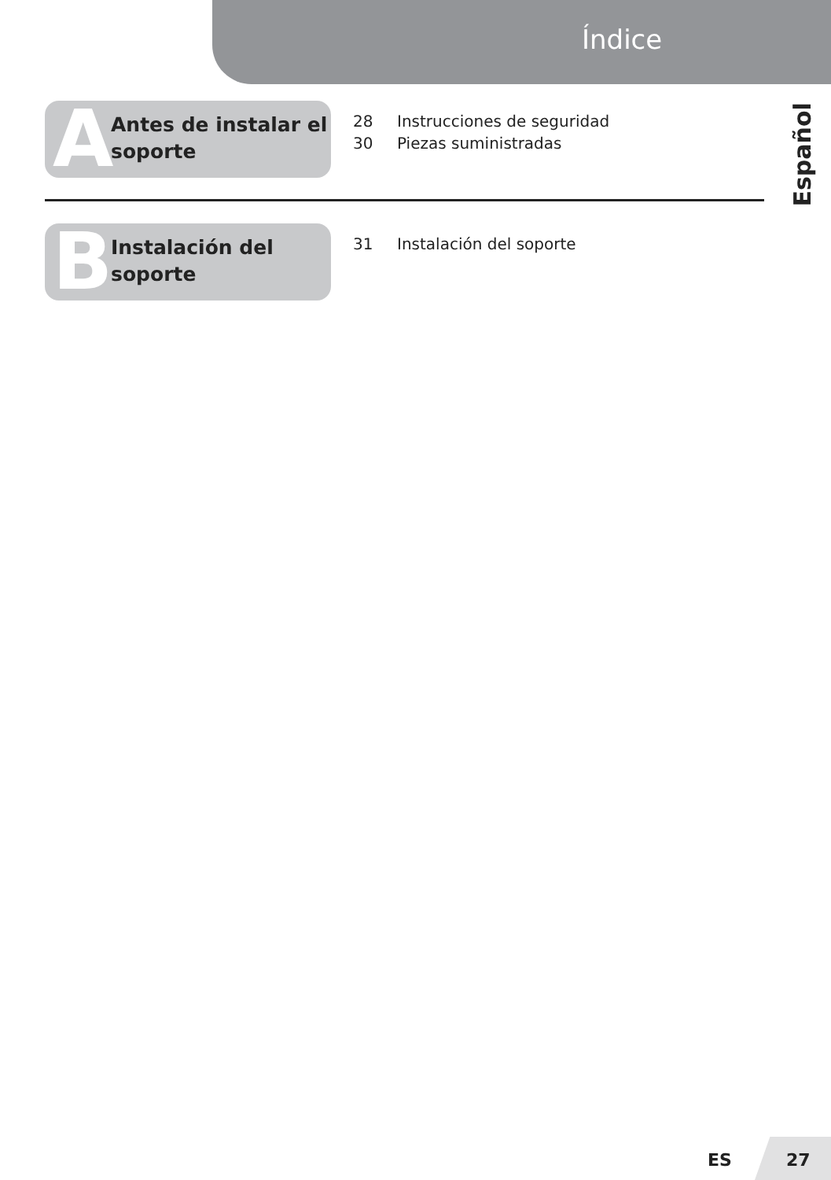Índice
Español
A
Antes de instalar el
soporte
28 Instrucciones de seguridad
30 Piezas suministradas
B
Instalación del
soporte
31 Instalación del soporte
ES 27